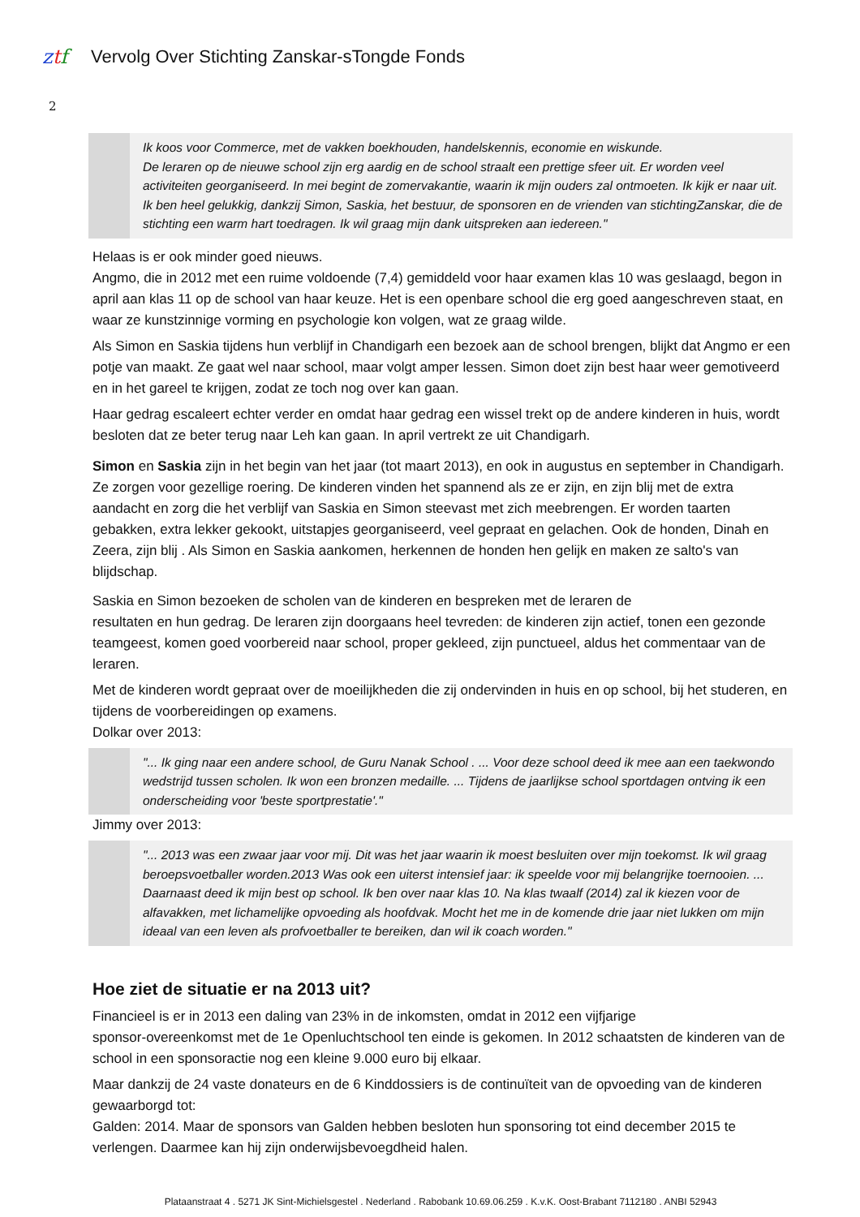ztf
Vervolg Over Stichting Zanskar-sTongde Fonds
2
Ik koos voor Commerce, met de vakken boekhouden, handelskennis, economie en wiskunde.
De leraren op de nieuwe school zijn erg aardig en de school straalt een prettige sfeer uit. Er worden veel activiteiten georganiseerd. In mei begint de zomervakantie, waarin ik mijn ouders zal ontmoeten. Ik kijk er naar uit.
Ik ben heel gelukkig, dankzij Simon, Saskia, het bestuur, de sponsoren en de vrienden van stichtingZanskar, die de stichting een warm hart toedragen. Ik wil graag mijn dank uitspreken aan iedereen."
Helaas is er ook minder goed nieuws.
Angmo, die in 2012 met een ruime voldoende (7,4) gemiddeld voor haar examen klas 10 was geslaagd, begon in april aan klas 11 op de school van haar keuze. Het is een openbare school die erg goed aangeschreven staat, en waar ze kunstzinnige vorming en psychologie kon volgen, wat ze graag wilde.
Als Simon en Saskia tijdens hun verblijf in Chandigarh een bezoek aan de school brengen, blijkt dat Angmo er een potje van maakt. Ze gaat wel naar school, maar volgt amper lessen. Simon doet zijn best haar weer gemotiveerd en in het gareel te krijgen, zodat ze toch nog over kan gaan.
Haar gedrag escaleert echter verder en omdat haar gedrag een wissel trekt op de andere kinderen in huis, wordt besloten dat ze beter terug naar Leh kan gaan. In april vertrekt ze uit Chandigarh.
Simon en Saskia zijn in het begin van het jaar (tot maart 2013), en ook in augustus en september in Chandigarh. Ze zorgen voor gezellige roering. De kinderen vinden het spannend als ze er zijn, en zijn blij met de extra aandacht en zorg die het verblijf van Saskia en Simon steevast met zich meebrengen. Er worden taarten gebakken, extra lekker gekookt, uitstapjes georganiseerd, veel gepraat en gelachen. Ook de honden, Dinah en Zeera, zijn blij . Als Simon en Saskia aankomen, herkennen de honden hen gelijk en maken ze salto's van blijdschap.
Saskia en Simon bezoeken de scholen van de kinderen en bespreken met de leraren de
resultaten en hun gedrag. De leraren zijn doorgaans heel tevreden: de kinderen zijn actief, tonen een gezonde teamgeest, komen goed voorbereid naar school, proper gekleed, zijn punctueel, aldus het commentaar van de leraren.
Met de kinderen wordt gepraat over de moeilijkheden die zij ondervinden in huis en op school, bij het studeren, en tijdens de voorbereidingen op examens.
Dolkar over 2013:
"... Ik ging naar een andere school, de Guru Nanak School . ... Voor deze school deed ik mee aan een taekwondo wedstrijd tussen scholen. Ik won een bronzen medaille. ... Tijdens de jaarlijkse school sportdagen ontving ik een onderscheiding voor 'beste sportprestatie'."
Jimmy over 2013:
"... 2013 was een zwaar jaar voor mij. Dit was het jaar waarin ik moest besluiten over mijn toekomst. Ik wil graag beroepsvoetballer worden.2013 Was ook een uiterst intensief jaar: ik speelde voor mij belangrijke toernooien. ... Daarnaast deed ik mijn best op school. Ik ben over naar klas 10. Na klas twaalf (2014) zal ik kiezen voor de alfavakken, met lichamelijke opvoeding als hoofdvak. Mocht het me in de komende drie jaar niet lukken om mijn ideaal van een leven als profvoetballer te bereiken, dan wil ik coach worden."
Hoe ziet de situatie er na 2013 uit?
Financieel is er in 2013 een daling van 23% in de inkomsten, omdat in 2012 een vijfjarige
sponsor-overeenkomst met de 1e Openluchtschool ten einde is gekomen. In 2012 schaatsten de kinderen van de school in een sponsoractie nog een kleine 9.000 euro bij elkaar.
Maar dankzij de 24 vaste donateurs en de 6 Kinddossiers is de continuïteit van de opvoeding van de kinderen gewaarborgd tot:
Galden: 2014. Maar de sponsors van Galden hebben besloten hun sponsoring tot eind december 2015 te verlengen. Daarmee kan hij zijn onderwijsbevoegdheid halen.
Plataanstraat 4 . 5271 JK Sint-Michielsgestel . Nederland . Rabobank 10.69.06.259 . K.v.K. Oost-Brabant 7112180 . ANBI 52943